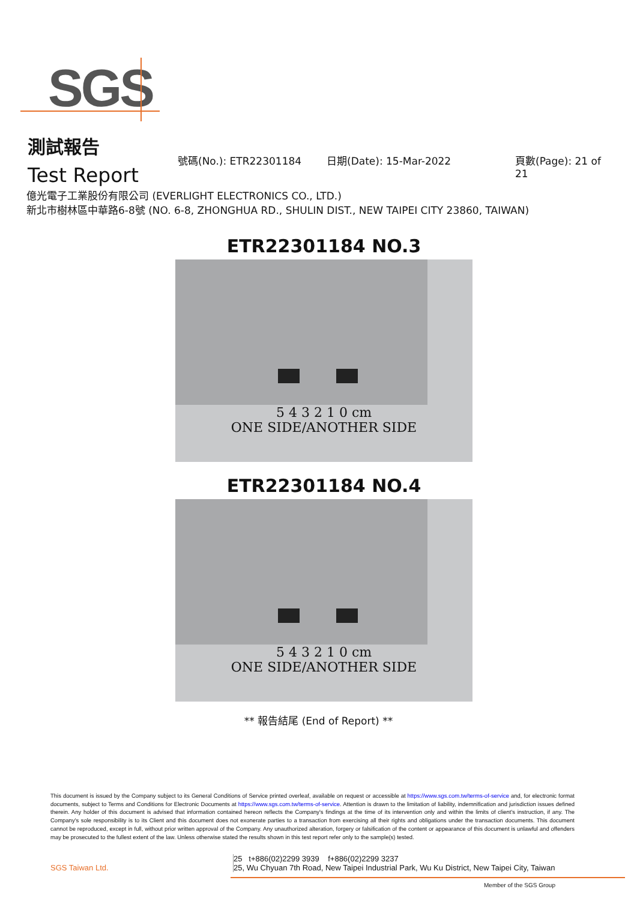SGS
測試報告
Test Report
號碼(No.): ETR22301184 日期(Date): 15-Mar-2022 頁數(Page): 21 of 21
億光電子工業股份有限公司 (EVERLIGHT ELECTRONICS CO., LTD.)
新北市樹林區中華路6-8號 (NO. 6-8, ZHONGHUA RD., SHULIN DIST., NEW TAIPEI CITY 23860, TAIWAN)
ETR22301184 NO.3
5 4 3 2 1 0 cm
ONE SIDE/ANOTHER SIDE
ETR22301184 NO.4
5 4 3 2 1 0 cm
ONE SIDE/ANOTHER SIDE
** 報告結尾 (End of Report) **
This document is issued by the Company subject to its General Conditions of Service printed overleaf, available on request or accessible at https://www.sgs.com.tw/terms-of-service and, for electronic format documents, subject to Terms and Conditions for Electronic Documents at https://www.sgs.com.tw/terms-of-service. Attention is drawn to the limitation of liability, indemnification and jurisdiction issues defined therein. Any holder of this document is advised that information contained hereon reflects the Company's findings at the time of its intervention only and within the limits of client's instruction, if any. The Company's sole responsibility is to its Client and this document does not exonerate parties to a transaction from exercising all their rights and obligations under the transaction documents. This document cannot be reproduced, except in full, without prior written approval of the Company. Any unauthorized alteration, forgery or falsification of the content or appearance of this document is unlawful and offenders may be prosecuted to the fullest extent of the law. Unless otherwise stated the results shown in this test report refer only to the sample(s) tested.
SGS Taiwan Ltd.
25 t+886(02)2299 3939 f+886(02)2299 3237
25, Wu Chyuan 7th Road, New Taipei Industrial Park, Wu Ku District, New Taipei City, Taiwan
Member of the SGS Group